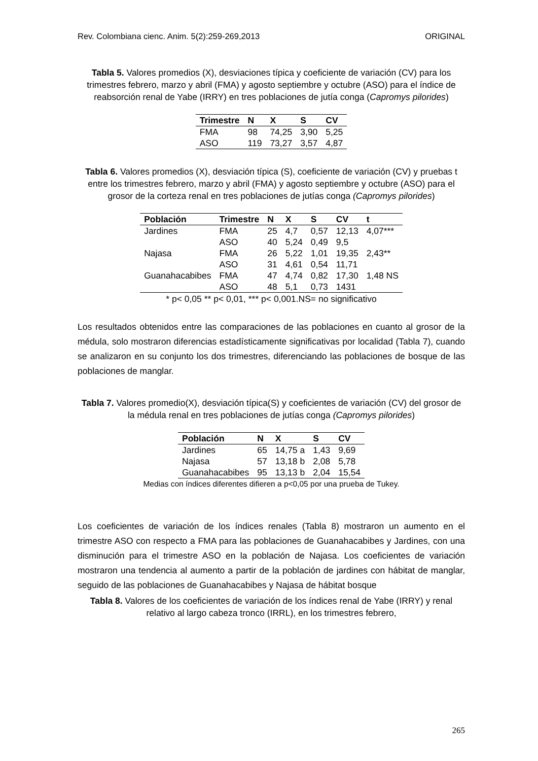Rev. Colombiana cienc. Anim. 5(2):259-269,2013 ORIGINAL
Tabla 5. Valores promedios (X), desviaciones típica y coeficiente de variación (CV) para los trimestres febrero, marzo y abril (FMA) y agosto septiembre y octubre (ASO) para el índice de reabsorción renal de Yabe (IRRY) en tres poblaciones de jutía conga (Capromys pilorides)
| Trimestre | N | X | S | CV |
| --- | --- | --- | --- | --- |
| FMA | 98 | 74,25 | 3,90 | 5,25 |
| ASO | 119 | 73,27 | 3,57 | 4,87 |
Tabla 6. Valores promedios (X), desviación típica (S), coeficiente de variación (CV) y pruebas t entre los trimestres febrero, marzo y abril (FMA) y agosto septiembre y octubre (ASO) para el grosor de la corteza renal en tres poblaciones de jutías conga (Capromys pilorides)
| Población | Trimestre | N | X | S | CV | t |
| --- | --- | --- | --- | --- | --- | --- |
| Jardines | FMA | 25 | 4,7 | 0,57 | 12,13 | 4,07*** |
| | ASO | 40 | 5,24 | 0,49 | 9,5 | |
| Najasa | FMA | 26 | 5,22 | 1,01 | 19,35 | 2,43** |
| | ASO | 31 | 4,61 | 0,54 | 11,71 | |
| Guanahacabibes | FMA | 47 | 4,74 | 0,82 | 17,30 | 1,48 NS |
| | ASO | 48 | 5,1 | 0,73 | 1431 | |
* p< 0,05 ** p< 0,01, *** p< 0,001.NS= no significativo
Los resultados obtenidos entre las comparaciones de las poblaciones en cuanto al grosor de la médula, solo mostraron diferencias estadísticamente significativas por localidad (Tabla 7), cuando se analizaron en su conjunto los dos trimestres, diferenciando las poblaciones de bosque de las poblaciones de manglar.
Tabla 7. Valores promedio(X), desviación típica(S) y coeficientes de variación (CV) del grosor de la médula renal en tres poblaciones de jutías conga (Capromys pilorides)
| Población | N | X | S | CV |
| --- | --- | --- | --- | --- |
| Jardines | 65 | 14,75 a | 1,43 | 9,69 |
| Najasa | 57 | 13,18 b | 2,08 | 5,78 |
| Guanahacabibes | 95 | 13,13 b | 2,04 | 15,54 |
Medias con índices diferentes difieren a p<0,05 por una prueba de Tukey.
Los coeficientes de variación de los índices renales (Tabla 8) mostraron un aumento en el trimestre ASO con respecto a FMA para las poblaciones de Guanahacabibes y Jardines, con una disminución para el trimestre ASO en la población de Najasa. Los coeficientes de variación mostraron una tendencia al aumento a partir de la población de jardines con hábitat de manglar, seguido de las poblaciones de Guanahacabibes y Najasa de hábitat bosque
Tabla 8. Valores de los coeficientes de variación de los índices renal de Yabe (IRRY) y renal relativo al largo cabeza tronco (IRRL), en los trimestres febrero,
265